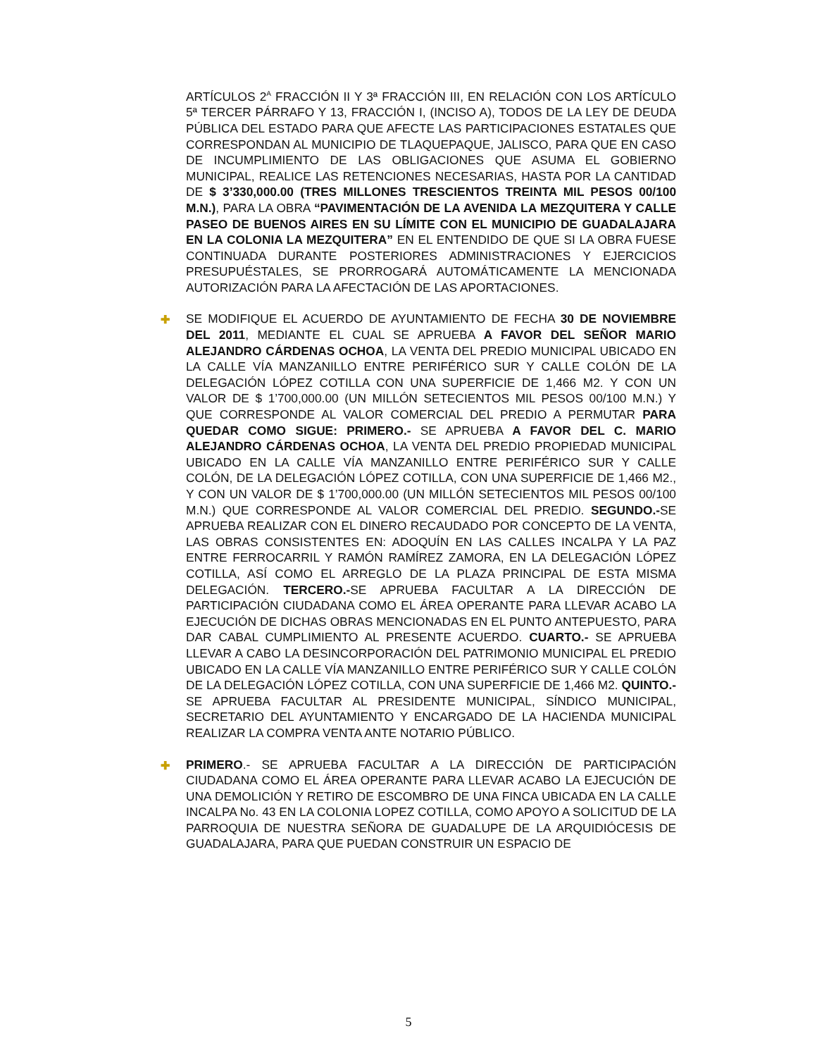ARTÍCULOS 2<sup>A</sup> FRACCIÓN II Y 3ª FRACCIÓN III, EN RELACIÓN CON LOS ARTÍCULO 5ª TERCER PÁRRAFO Y 13, FRACCIÓN I, (INCISO A), TODOS DE LA LEY DE DEUDA PÚBLICA DEL ESTADO PARA QUE AFECTE LAS PARTICIPACIONES ESTATALES QUE CORRESPONDAN AL MUNICIPIO DE TLAQUEPAQUE, JALISCO, PARA QUE EN CASO DE INCUMPLIMIENTO DE LAS OBLIGACIONES QUE ASUMA EL GOBIERNO MUNICIPAL, REALICE LAS RETENCIONES NECESARIAS, HASTA POR LA CANTIDAD DE $ 3’330,000.00 (TRES MILLONES TRESCIENTOS TREINTA MIL PESOS 00/100 M.N.), PARA LA OBRA “PAVIMENTACIÓN DE LA AVENIDA LA MEZQUITERA Y CALLE PASEO DE BUENOS AIRES EN SU LÍMITE CON EL MUNICIPIO DE GUADALAJARA EN LA COLONIA LA MEZQUITERA” EN EL ENTENDIDO DE QUE SI LA OBRA FUESE CONTINUADA DURANTE POSTERIORES ADMINISTRACIONES Y EJERCICIOS PRESUPUÉSTALES, SE PRORROGARÁ AUTOMÁTICAMENTE LA MENCIONADA AUTORIZACIÓN PARA LA AFECTACIÓN DE LAS APORTACIONES.
✚ SE MODIFIQUE EL ACUERDO DE AYUNTAMIENTO DE FECHA 30 DE NOVIEMBRE DEL 2011, MEDIANTE EL CUAL SE APRUEBA A FAVOR DEL SEÑOR MARIO ALEJANDRO CÁRDENAS OCHOA, LA VENTA DEL PREDIO MUNICIPAL UBICADO EN LA CALLE VÍA MANZANILLO ENTRE PERIFÉRICO SUR Y CALLE COLÓN DE LA DELEGACIÓN LÓPEZ COTILLA CON UNA SUPERFICIE DE 1,466 M2. Y CON UN VALOR DE $ 1’700,000.00 (UN MILLÓN SETECIENTOS MIL PESOS 00/100 M.N.) Y QUE CORRESPONDE AL VALOR COMERCIAL DEL PREDIO A PERMUTAR PARA QUEDAR COMO SIGUE: PRIMERO.- SE APRUEBA A FAVOR DEL C. MARIO ALEJANDRO CÁRDENAS OCHOA, LA VENTA DEL PREDIO PROPIEDAD MUNICIPAL UBICADO EN LA CALLE VÍA MANZANILLO ENTRE PERIFÉRICO SUR Y CALLE COLÓN, DE LA DELEGACIÓN LÓPEZ COTILLA, CON UNA SUPERFICIE DE 1,466 M2., Y CON UN VALOR DE $ 1’700,000.00 (UN MILLÓN SETECIENTOS MIL PESOS 00/100 M.N.) QUE CORRESPONDE AL VALOR COMERCIAL DEL PREDIO. SEGUNDO.-SE APRUEBA REALIZAR CON EL DINERO RECAUDADO POR CONCEPTO DE LA VENTA, LAS OBRAS CONSISTENTES EN: ADOQUÍN EN LAS CALLES INCALPA Y LA PAZ ENTRE FERROCARRIL Y RAMÓN RAMÍREZ ZAMORA, EN LA DELEGACIÓN LÓPEZ COTILLA, ASÍ COMO EL ARREGLO DE LA PLAZA PRINCIPAL DE ESTA MISMA DELEGACIÓN. TERCERO.-SE APRUEBA FACULTAR A LA DIRECCIÓN DE PARTICIPACIÓN CIUDADANA COMO EL ÁREA OPERANTE PARA LLEVAR ACABO LA EJECUCIÓN DE DICHAS OBRAS MENCIONADAS EN EL PUNTO ANTEPUESTO, PARA DAR CABAL CUMPLIMIENTO AL PRESENTE ACUERDO. CUARTO.- SE APRUEBA LLEVAR A CABO LA DESINCORPORACIÓN DEL PATRIMONIO MUNICIPAL EL PREDIO UBICADO EN LA CALLE VÍA MANZANILLO ENTRE PERIFÉRICO SUR Y CALLE COLÓN DE LA DELEGACIÓN LÓPEZ COTILLA, CON UNA SUPERFICIE DE 1,466 M2. QUINTO.- SE APRUEBA FACULTAR AL PRESIDENTE MUNICIPAL, SÍNDICO MUNICIPAL, SECRETARIO DEL AYUNTAMIENTO Y ENCARGADO DE LA HACIENDA MUNICIPAL REALIZAR LA COMPRA VENTA ANTE NOTARIO PÚBLICO.
✚ PRIMERO.- SE APRUEBA FACULTAR A LA DIRECCIÓN DE PARTICIPACIÓN CIUDADANA COMO EL ÁREA OPERANTE PARA LLEVAR ACABO LA EJECUCIÓN DE UNA DEMOLICIÓN Y RETIRO DE ESCOMBRO DE UNA FINCA UBICADA EN LA CALLE INCALPA No. 43 EN LA COLONIA LOPEZ COTILLA, COMO APOYO A SOLICITUD DE LA PARROQUIA DE NUESTRA SEÑORA DE GUADALUPE DE LA ARQUIDIÓCESIS DE GUADALAJARA, PARA QUE PUEDAN CONSTRUIR UN ESPACIO DE
5